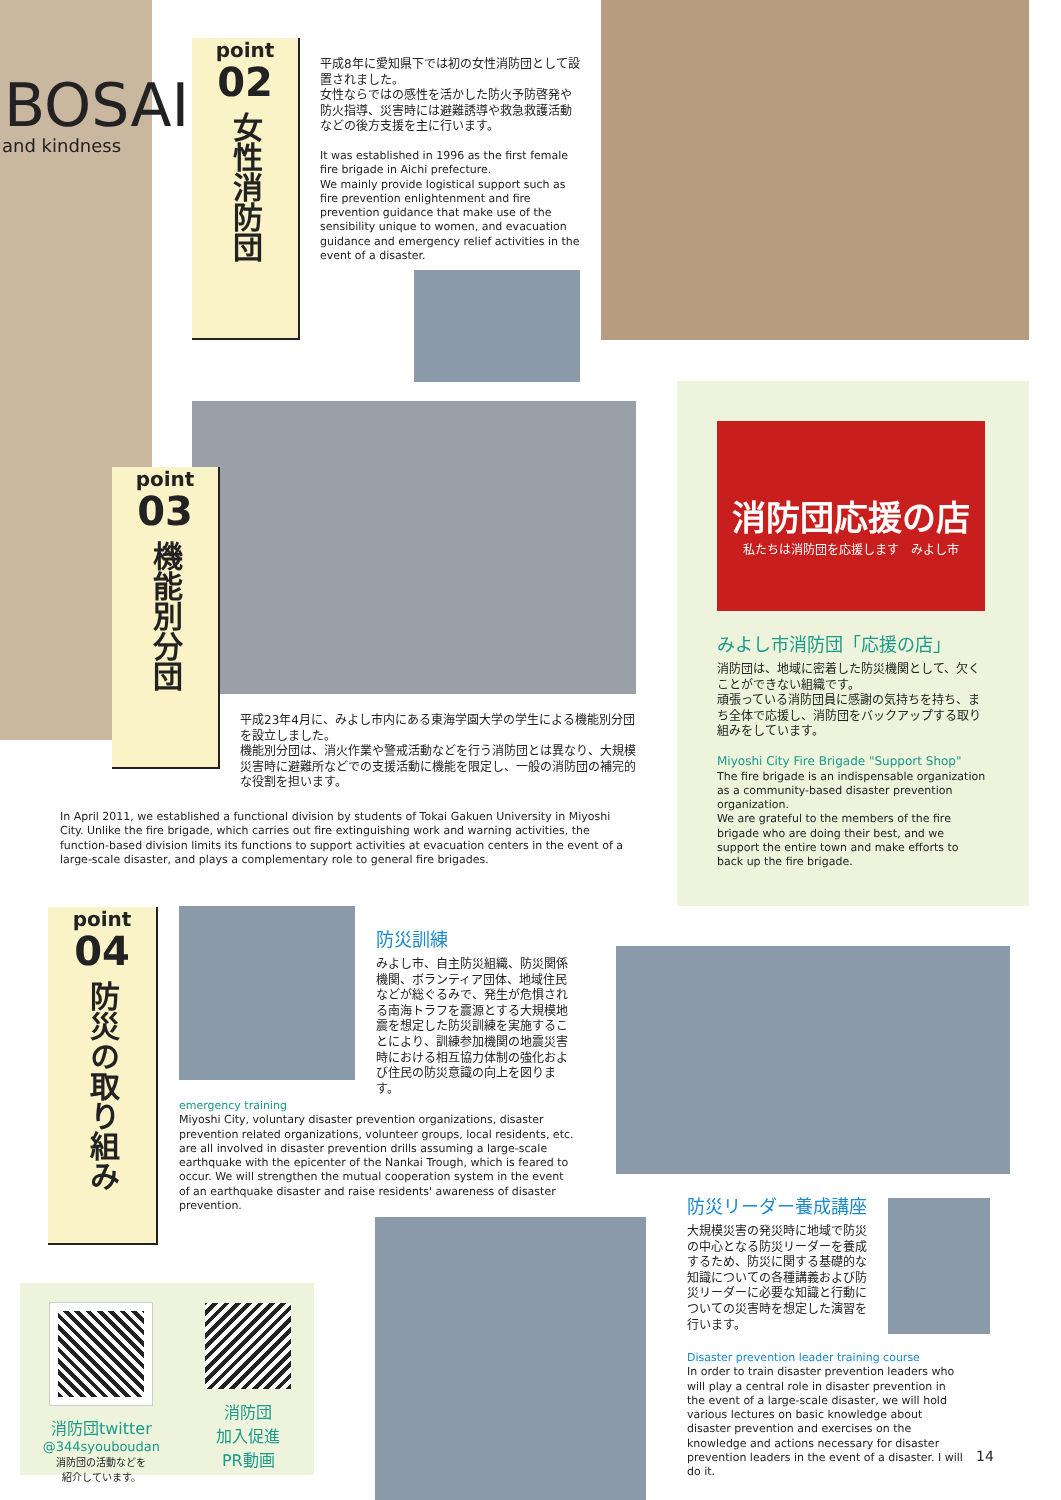BOSAI
and kindness
point
02
女性消防団
平成8年に愛知県下では初の女性消防団として設置されました。
女性ならではの感性を活かした防火予防啓発や防火指導、災害時には避難誘導や救急救護活動などの後方支援を主に行います。
It was established in 1996 as the first female fire brigade in Aichi prefecture.
We mainly provide logistical support such as fire prevention enlightenment and fire prevention guidance that make use of the sensibility unique to women, and evacuation guidance and emergency relief activities in the event of a disaster.
point
03
機能別分団
平成23年4月に、みよし市内にある東海学園大学の学生による機能別分団を設立しました。
機能別分団は、消火作業や警戒活動などを行う消防団とは異なり、大規模災害時に避難所などでの支援活動に機能を限定し、一般の消防団の補完的な役割を担います。
In April 2011, we established a functional division by students of Tokai Gakuen University in Miyoshi City. Unlike the fire brigade, which carries out fire extinguishing work and warning activities, the function-based division limits its functions to support activities at evacuation centers in the event of a large-scale disaster, and plays a complementary role to general fire brigades.
消防団応援の店
私たちは消防団を応援します　みよし市
みよし市消防団「応援の店」
消防団は、地域に密着した防災機関として、欠くことができない組織です。
頑張っている消防団員に感謝の気持ちを持ち、まち全体で応援し、消防団をバックアップする取り組みをしています。
Miyoshi City Fire Brigade "Support Shop"
The fire brigade is an indispensable organization as a community-based disaster prevention organization.
We are grateful to the members of the fire brigade who are doing their best, and we support the entire town and make efforts to back up the fire brigade.
point
04
防災の取り組み
防災訓練
みよし市、自主防災組織、防災関係機関、ボランティア団体、地域住民などが総ぐるみで、発生が危惧される南海トラフを震源とする大規模地震を想定した防災訓練を実施することにより、訓練参加機関の地震災害時における相互協力体制の強化および住民の防災意識の向上を図ります。
emergency training
Miyoshi City, voluntary disaster prevention organizations, disaster prevention related organizations, volunteer groups, local residents, etc. are all involved in disaster prevention drills assuming a large-scale earthquake with the epicenter of the Nankai Trough, which is feared to occur. We will strengthen the mutual cooperation system in the event of an earthquake disaster and raise residents' awareness of disaster prevention.
消防団twitter
@344syouboudan
消防団の活動などを
紹介しています。
消防団
加入促進
PR動画
防災リーダー養成講座
大規模災害の発災時に地域で防災の中心となる防災リーダーを養成するため、防災に関する基礎的な知識についての各種講義および防災リーダーに必要な知識と行動についての災害時を想定した演習を行います。
Disaster prevention leader training course
In order to train disaster prevention leaders who will play a central role in disaster prevention in the event of a large-scale disaster, we will hold various lectures on basic knowledge about disaster prevention and exercises on the knowledge and actions necessary for disaster prevention leaders in the event of a disaster. I will do it.
14